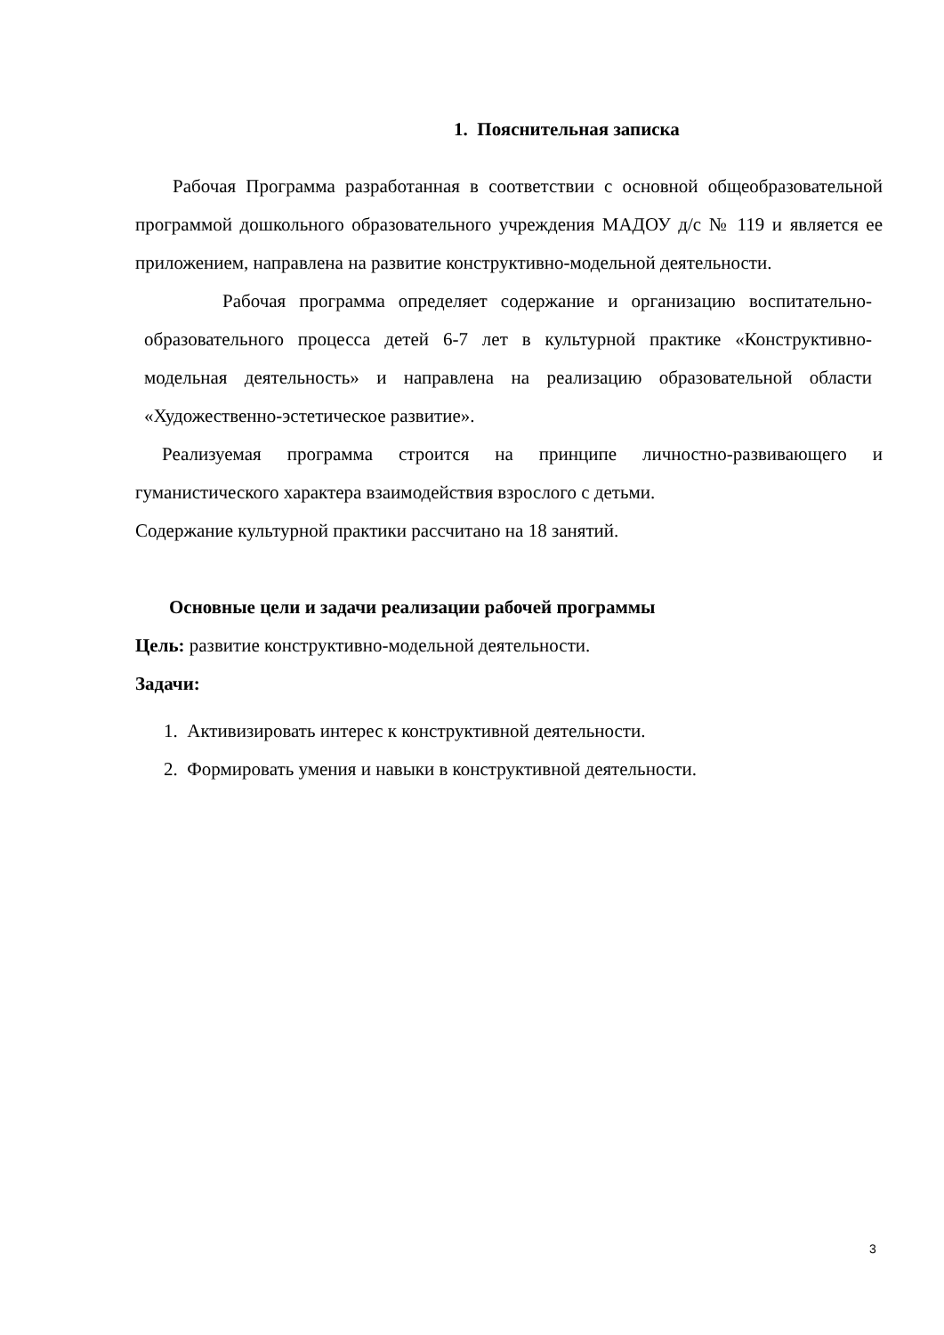1. Пояснительная записка
Рабочая Программа разработанная в соответствии с основной общеобразовательной программой дошкольного образовательного учреждения МАДОУ д/с № 119 и является ее приложением, направлена на развитие конструктивно-модельной деятельности.
Рабочая программа определяет содержание и организацию воспитательно- образовательного процесса детей 6-7 лет в культурной практике «Конструктивно-модельная деятельность» и направлена на реализацию образовательной области «Художественно-эстетическое развитие».
Реализуемая программа строится на принципе личностно-развивающего и гуманистического характера взаимодействия взрослого с детьми.
Содержание культурной практики рассчитано на 18 занятий.
Основные цели и задачи реализации рабочей программы
Цель: развитие конструктивно-модельной деятельности.
Задачи:
1. Активизировать интерес к конструктивной деятельности.
2. Формировать умения и навыки в конструктивной деятельности.
3